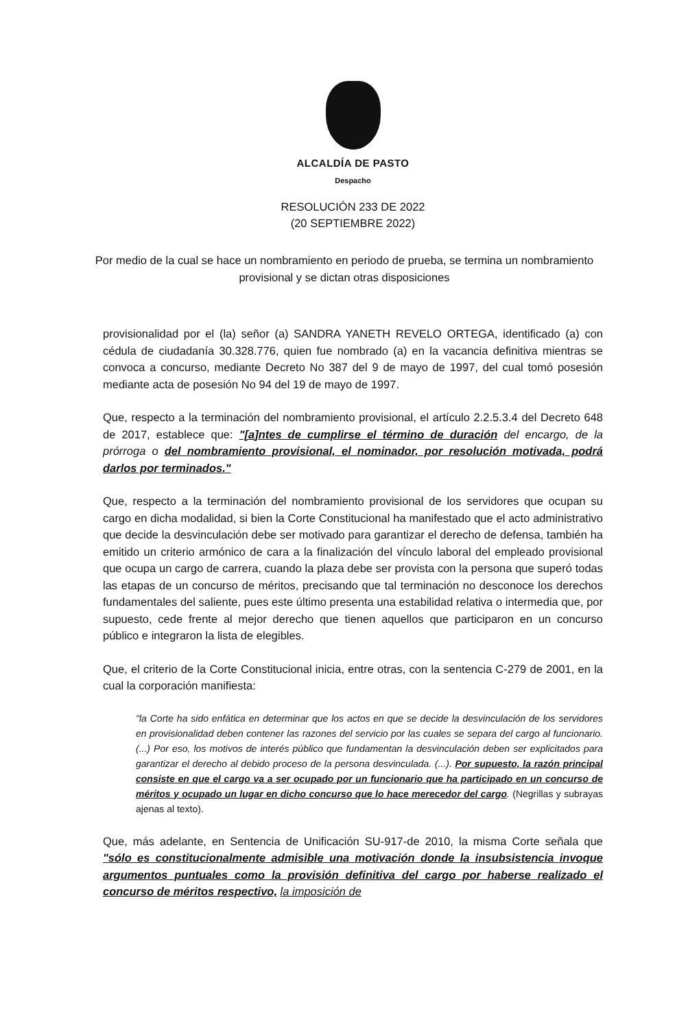ALCALDÍA DE PASTO
Despacho
RESOLUCIÓN 233 DE 2022
(20 SEPTIEMBRE 2022)
Por medio de la cual se hace un nombramiento en periodo de prueba, se termina un nombramiento provisional y se dictan otras disposiciones
provisionalidad por el (la) señor (a) SANDRA YANETH REVELO ORTEGA, identificado (a) con cédula de ciudadanía 30.328.776, quien fue nombrado (a) en la vacancia definitiva mientras se convoca a concurso, mediante Decreto No 387 del 9 de mayo de 1997, del cual tomó posesión mediante acta de posesión No 94 del 19 de mayo de 1997.
Que, respecto a la terminación del nombramiento provisional, el artículo 2.2.5.3.4 del Decreto 648 de 2017, establece que: "[a]ntes de cumplirse el término de duración del encargo, de la prórroga o del nombramiento provisional, el nominador, por resolución motivada, podrá darlos por terminados."
Que, respecto a la terminación del nombramiento provisional de los servidores que ocupan su cargo en dicha modalidad, si bien la Corte Constitucional ha manifestado que el acto administrativo que decide la desvinculación debe ser motivado para garantizar el derecho de defensa, también ha emitido un criterio armónico de cara a la finalización del vínculo laboral del empleado provisional que ocupa un cargo de carrera, cuando la plaza debe ser provista con la persona que superó todas las etapas de un concurso de méritos, precisando que tal terminación no desconoce los derechos fundamentales del saliente, pues este último presenta una estabilidad relativa o intermedia que, por supuesto, cede frente al mejor derecho que tienen aquellos que participaron en un concurso público e integraron la lista de elegibles.
Que, el criterio de la Corte Constitucional inicia, entre otras, con la sentencia C-279 de 2001, en la cual la corporación manifiesta:
"la Corte ha sido enfática en determinar que los actos en que se decide la desvinculación de los servidores en provisionalidad deben contener las razones del servicio por las cuales se separa del cargo al funcionario. (...) Por eso, los motivos de interés público que fundamentan la desvinculación deben ser explicitados para garantizar el derecho al debido proceso de la persona desvinculada. (...). Por supuesto, la razón principal consiste en que el cargo va a ser ocupado por un funcionario que ha participado en un concurso de méritos y ocupado un lugar en dicho concurso que lo hace merecedor del cargo. (Negrillas y subrayas ajenas al texto).
Que, más adelante, en Sentencia de Unificación SU-917-de 2010, la misma Corte señala que "sólo es constitucionalmente admisible una motivación donde la insubsistencia invoque argumentos puntuales como la provisión definitiva del cargo por haberse realizado el concurso de méritos respectivo, la imposición de